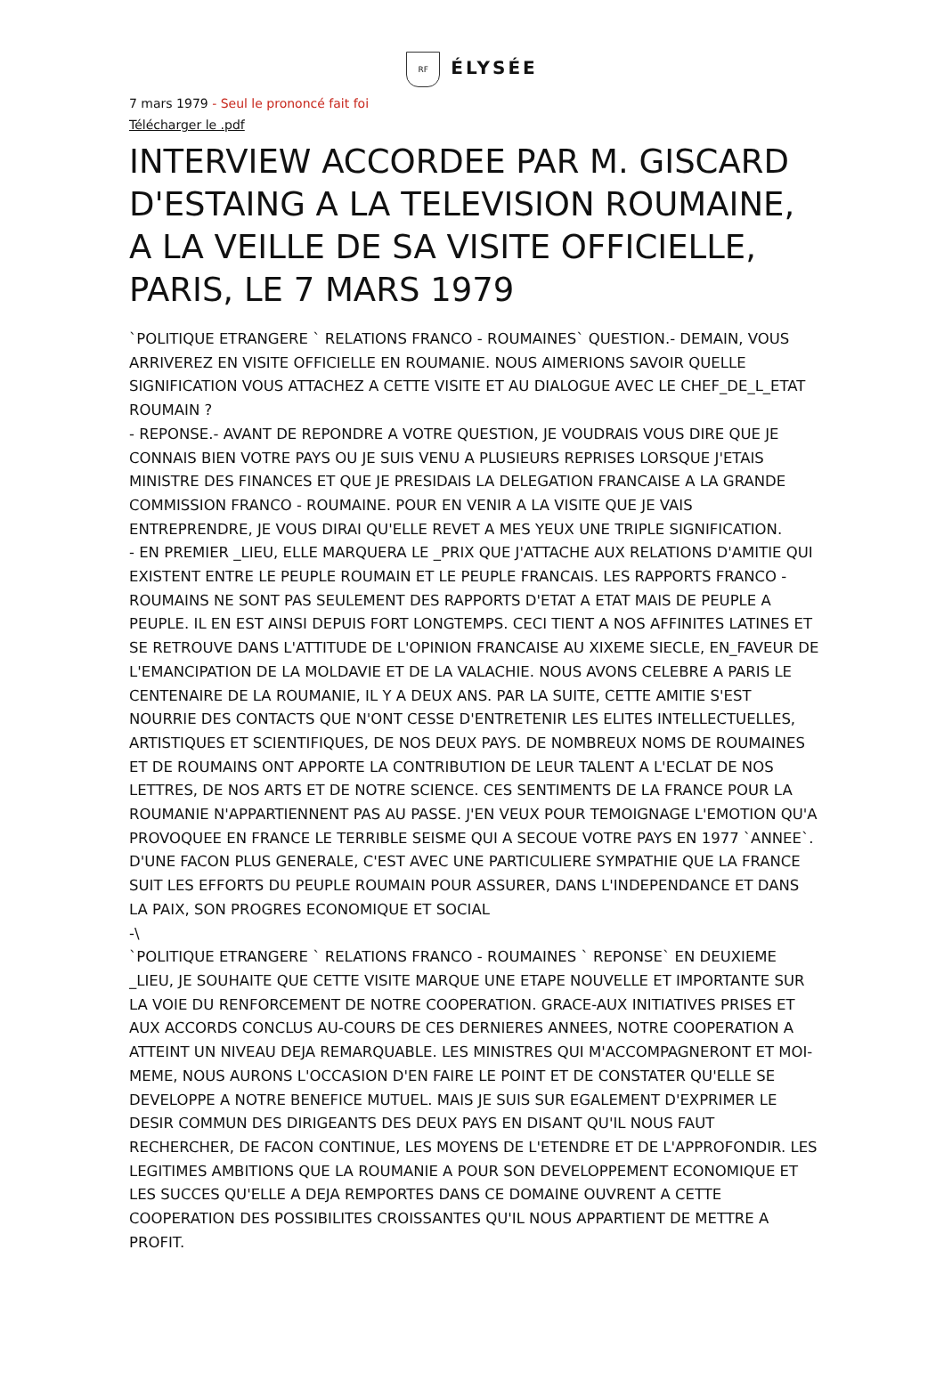RF ÉLYSÉE
7 mars 1979 - Seul le prononcé fait foi
Télécharger le .pdf
INTERVIEW ACCORDEE PAR M. GISCARD D'ESTAING A LA TELEVISION ROUMAINE, A LA VEILLE DE SA VISITE OFFICIELLE, PARIS, LE 7 MARS 1979
`POLITIQUE ETRANGERE ` RELATIONS FRANCO - ROUMAINES` QUESTION.- DEMAIN, VOUS ARRIVEREZ EN VISITE OFFICIELLE EN ROUMANIE. NOUS AIMERIONS SAVOIR QUELLE SIGNIFICATION VOUS ATTACHEZ A CETTE VISITE ET AU DIALOGUE AVEC LE CHEF_DE_L_ETAT ROUMAIN ?
- REPONSE.- AVANT DE REPONDRE A VOTRE QUESTION, JE VOUDRAIS VOUS DIRE QUE JE CONNAIS BIEN VOTRE PAYS OU JE SUIS VENU A PLUSIEURS REPRISES LORSQUE J'ETAIS MINISTRE DES FINANCES ET QUE JE PRESIDAIS LA DELEGATION FRANCAISE A LA GRANDE COMMISSION FRANCO - ROUMAINE. POUR EN VENIR A LA VISITE QUE JE VAIS ENTREPRENDRE, JE VOUS DIRAI QU'ELLE REVET A MES YEUX UNE TRIPLE SIGNIFICATION.
- EN PREMIER _LIEU, ELLE MARQUERA LE _PRIX QUE J'ATTACHE AUX RELATIONS D'AMITIE QUI EXISTENT ENTRE LE PEUPLE ROUMAIN ET LE PEUPLE FRANCAIS. LES RAPPORTS FRANCO - ROUMAINS NE SONT PAS SEULEMENT DES RAPPORTS D'ETAT A ETAT MAIS DE PEUPLE A PEUPLE. IL EN EST AINSI DEPUIS FORT LONGTEMPS. CECI TIENT A NOS AFFINITES LATINES ET SE RETROUVE DANS L'ATTITUDE DE L'OPINION FRANCAISE AU XIXEME SIECLE, EN_FAVEUR DE L'EMANCIPATION DE LA MOLDAVIE ET DE LA VALACHIE. NOUS AVONS CELEBRE A PARIS LE CENTENAIRE DE LA ROUMANIE, IL Y A DEUX ANS. PAR LA SUITE, CETTE AMITIE S'EST NOURRIE DES CONTACTS QUE N'ONT CESSE D'ENTRETENIR LES ELITES INTELLECTUELLES, ARTISTIQUES ET SCIENTIFIQUES, DE NOS DEUX PAYS. DE NOMBREUX NOMS DE ROUMAINES ET DE ROUMAINS ONT APPORTE LA CONTRIBUTION DE LEUR TALENT A L'ECLAT DE NOS LETTRES, DE NOS ARTS ET DE NOTRE SCIENCE. CES SENTIMENTS DE LA FRANCE POUR LA ROUMANIE N'APPARTIENNENT PAS AU PASSE. J'EN VEUX POUR TEMOIGNAGE L'EMOTION QU'A PROVOQUEE EN FRANCE LE TERRIBLE SEISME QUI A SECOUE VOTRE PAYS EN 1977 `ANNEE`. D'UNE FACON PLUS GENERALE, C'EST AVEC UNE PARTICULIERE SYMPATHIE QUE LA FRANCE SUIT LES EFFORTS DU PEUPLE ROUMAIN POUR ASSURER, DANS L'INDEPENDANCE ET DANS LA PAIX, SON PROGRES ECONOMIQUE ET SOCIAL
-\
`POLITIQUE ETRANGERE ` RELATIONS FRANCO - ROUMAINES ` REPONSE` EN DEUXIEME _LIEU, JE SOUHAITE QUE CETTE VISITE MARQUE UNE ETAPE NOUVELLE ET IMPORTANTE SUR LA VOIE DU RENFORCEMENT DE NOTRE COOPERATION. GRACE-AUX INITIATIVES PRISES ET AUX ACCORDS CONCLUS AU-COURS DE CES DERNIERES ANNEES, NOTRE COOPERATION A ATTEINT UN NIVEAU DEJA REMARQUABLE. LES MINISTRES QUI M'ACCOMPAGNERONT ET MOI-MEME, NOUS AURONS L'OCCASION D'EN FAIRE LE POINT ET DE CONSTATER QU'ELLE SE DEVELOPPE A NOTRE BENEFICE MUTUEL. MAIS JE SUIS SUR EGALEMENT D'EXPRIMER LE DESIR COMMUN DES DIRIGEANTS DES DEUX PAYS EN DISANT QU'IL NOUS FAUT RECHERCHER, DE FACON CONTINUE, LES MOYENS DE L'ETENDRE ET DE L'APPROFONDIR. LES LEGITIMES AMBITIONS QUE LA ROUMANIE A POUR SON DEVELOPPEMENT ECONOMIQUE ET LES SUCCES QU'ELLE A DEJA REMPORTES DANS CE DOMAINE OUVRENT A CETTE COOPERATION DES POSSIBILITES CROISSANTES QU'IL NOUS APPARTIENT DE METTRE A PROFIT.